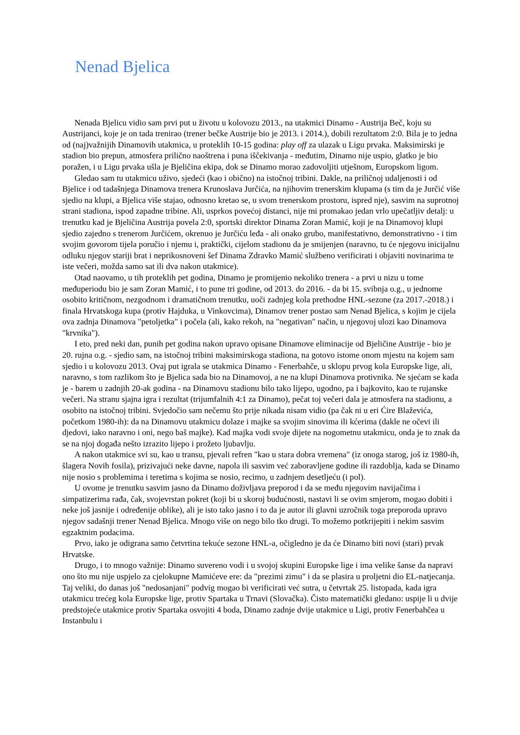Nenad Bjelica
Nenada Bjelicu vidio sam prvi put u životu u kolovozu 2013., na utakmici Dinamo - Austrija Beč, koju su Austrijanci, koje je on tada trenirao (trener bečke Austrije bio je 2013. i 2014.), dobili rezultatom 2:0. Bila je to jedna od (naj)važnijih Dinamovih utakmica, u proteklih 10-15 godina: play off za ulazak u Ligu prvaka. Maksimirski je stadion bio prepun, atmosfera prilično naoštrena i puna iščekivanja - međutim, Dinamo nije uspio, glatko je bio poražen, i u Ligu prvaka ušla je Bjeličina ekipa, dok se Dinamo morao zadovoljiti utješnom, Europskom ligom.
Gledao sam tu utakmicu uživo, sjedeći (kao i obično) na istočnoj tribini. Dakle, na priličnoj udaljenosti i od Bjelice i od tadašnjega Dinamova trenera Krunoslava Jurčića, na njihovim trenerskim klupama (s tim da je Jurčić više sjedio na klupi, a Bjelica više stajao, odnosno kretao se, u svom trenerskom prostoru, ispred nje), sasvim na suprotnoj strani stadiona, ispod zapadne tribine. Ali, usprkos povećoj distanci, nije mi promakao jedan vrlo upečatljiv detalj: u trenutku kad je Bjeličina Austrija povela 2:0, sportski direktor Dinama Zoran Mamić, koji je na Dinamovoj klupi sjedio zajedno s trenerom Jurčićem, okrenuo je Jurčiću leđa - ali onako grubo, manifestativno, demonstrativno - i tim svojim govorom tijela poručio i njemu i, praktički, cijelom stadionu da je smijenjen (naravno, tu će njegovu inicijalnu odluku njegov stariji brat i neprikosnoveni šef Dinama Zdravko Mamić službeno verificirati i objaviti novinarima te iste večeri, možda samo sat ili dva nakon utakmice).
Otad naovamo, u tih proteklih pet godina, Dinamo je promijenio nekoliko trenera - a prvi u nizu u tome međuperiodu bio je sam Zoran Mamić, i to pune tri godine, od 2013. do 2016. - da bi 15. svibnja o.g., u jednome osobito kritičnom, nezgodnom i dramatičnom trenutku, uoči zadnjeg kola prethodne HNL-sezone (za 2017.-2018.) i finala Hrvatskoga kupa (protiv Hajduka, u Vinkovcima), Dinamov trener postao sam Nenad Bjelica, s kojim je cijela ova zadnja Dinamova "petoljetka" i počela (ali, kako rekoh, na "negativan" način, u njegovoj ulozi kao Dinamova "krvnika").
I eto, pred neki dan, punih pet godina nakon upravo opisane Dinamove eliminacije od Bjeličine Austrije - bio je 20. rujna o.g. - sjedio sam, na istočnoj tribini maksimirskoga stadiona, na gotovo istome onom mjestu na kojem sam sjedio i u kolovozu 2013. Ovaj put igrala se utakmica Dinamo - Fenerbahče, u sklopu prvog kola Europske lige, ali, naravno, s tom razlikom što je Bjelica sada bio na Dinamovoj, a ne na klupi Dinamova protivnika. Ne sjećam se kada je - barem u zadnjih 20-ak godina - na Dinamovu stadionu bilo tako lijepo, ugodno, pa i bajkovito, kao te rujanske večeri. Na stranu sjajna igra i rezultat (trijumfalnih 4:1 za Dinamo), pečat toj večeri dala je atmosfera na stadionu, a osobito na istočnoj tribini. Svjedočio sam nečemu što prije nikada nisam vidio (pa čak ni u eri Ćire Blaževića, početkom 1980-ih): da na Dinamovu utakmicu dolaze i majke sa svojim sinovima ili kćerima (dakle ne očevi ili djedovi, iako naravno i oni, nego baš majke). Kad majka vodi svoje dijete na nogometnu utakmicu, onda je to znak da se na njoj događa nešto izrazito lijepo i prožeto ljubavlju.
A nakon utakmice svi su, kao u transu, pjevali refren "kao u stara dobra vremena" (iz onoga starog, još iz 1980-ih, šlagera Novih fosila), prizivajući neke davne, napola ili sasvim već zaboravljene godine ili razdoblja, kada se Dinamo nije nosio s problemima i teretima s kojima se nosio, recimo, u zadnjem desetljeću (i pol).
U ovome je trenutku sasvim jasno da Dinamo doživljava preporod i da se među njegovim navijačima i simpatizerima rađa, čak, svojevrstan pokret (koji bi u skoroj budućnosti, nastavi li se ovim smjerom, mogao dobiti i neke još jasnije i određenije oblike), ali je isto tako jasno i to da je autor ili glavni uzročnik toga preporoda upravo njegov sadašnji trener Nenad Bjelica. Mnogo više on nego bilo tko drugi. To možemo potkrijepiti i nekim sasvim egzaktnim podacima.
Prvo, iako je odigrana samo četvrtina tekuće sezone HNL-a, očigledno je da će Dinamo biti novi (stari) prvak Hrvatske.
Drugo, i to mnogo važnije: Dinamo suvereno vodi i u svojoj skupini Europske lige i ima velike šanse da napravi ono što mu nije uspjelo za cjelokupne Mamićeve ere: da "prezimi zimu" i da se plasira u proljetni dio EL-natjecanja. Taj veliki, do danas još "nedosanjani" podvig mogao bi verificirati već sutra, u četvrtak 25. listopada, kada igra utakmicu trećeg kola Europske lige, protiv Spartaka u Trnavi (Slovačka). Čisto matematički gledano: uspije li u dvije predstojeće utakmice protiv Spartaka osvojiti 4 boda, Dinamo zadnje dvije utakmice u Ligi, protiv Fenerbahčea u Instanbulu i